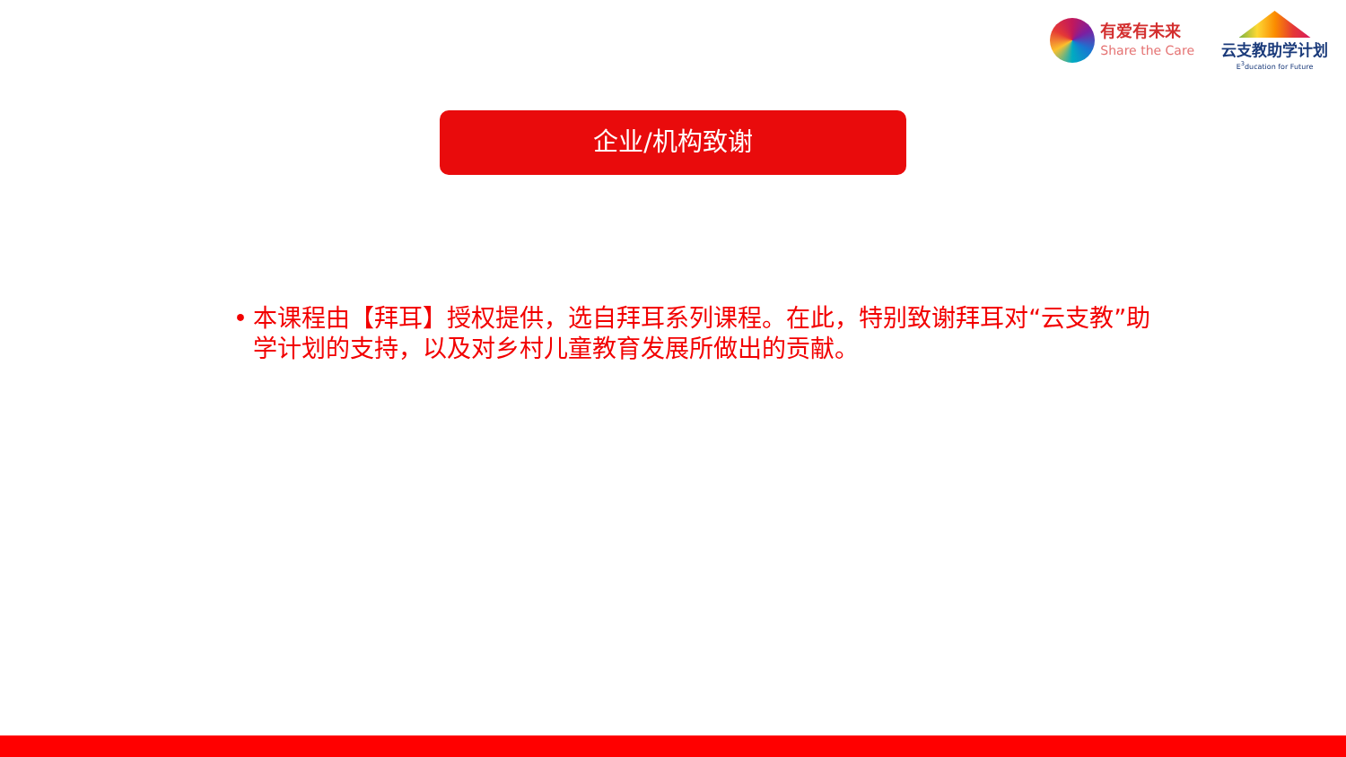有爱有未来
Share the Care
云支教助学计划
E<sup>3</sup>ducation for Future
企业/机构致谢
• 本课程由【拜耳】授权提供，选自拜耳系列课程。在此，特别致谢拜耳对“云支教”助学计划的支持，以及对乡村儿童教育发展所做出的贡献。